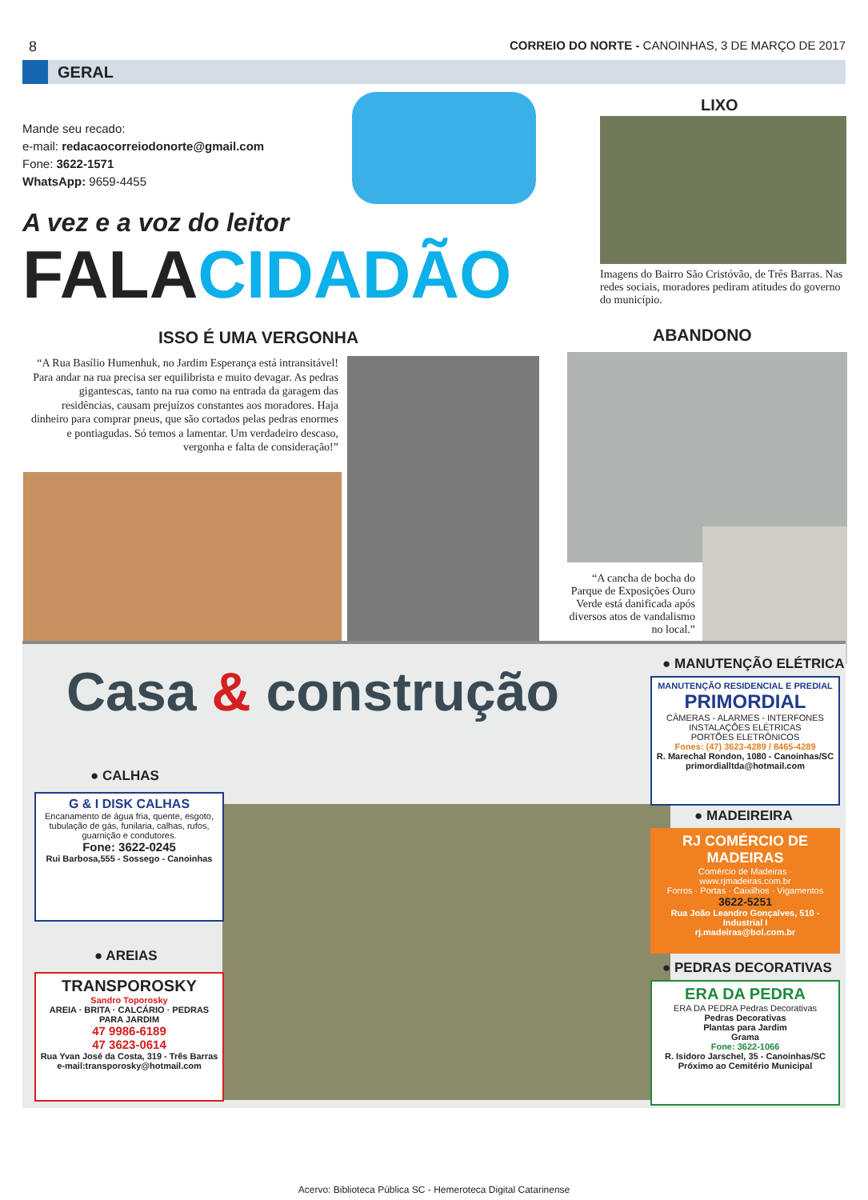8 CORREIO DO NORTE - CANOINHAS, 3 DE MARÇO DE 2017
GERAL
Mande seu recado:
e-mail: redacaocorreiodonorte@gmail.com
Fone: 3622-1571
WhatsApp: 9659-4455
A vez e a voz do leitor
FALACIDADÃO
LIXO
Imagens do Bairro São Cristóvão, de Três Barras. Nas redes sociais, moradores pediram atitudes do governo do município.
ISSO É UMA VERGONHA
“A Rua Basílio Humenhuk, no Jardim Esperança está intransitável! Para andar na rua precisa ser equilibrista e muito devagar. As pedras gigantescas, tanto na rua como na entrada da garagem das residências, causam prejuízos constantes aos moradores. Haja dinheiro para comprar pneus, que são cortados pelas pedras enormes e pontiagudas. Só temos a lamentar. Um verdadeiro descaso, vergonha e falta de consideração!”
ABANDONO
“A cancha de bocha do Parque de Exposições Ouro Verde está danificada após diversos atos de vandalismo no local.”
Casa & construção
● CALHAS
G & I DISK CALHAS
Encanamento de água fria, quente, esgoto, tubulação de gás, funilaria, calhas, rufos, guarnição e condutores.
Fone: 3622-0245
Rui Barbosa,555 - Sossego - Canoinhas
● AREIAS
TRANSPOROSKY
Sandro Toporosky
AREIA · BRITA · CALCÁRIO · PEDRAS PARA JARDIM
47 9986-6189
47 3623-0614
Rua Yvan José da Costa, 319 - Três Barras
e-mail:transporosky@hotmail.com
● MANUTENÇÃO ELÉTRICA
MANUTENÇÃO RESIDENCIAL E PREDIAL
PRIMORDIAL
CÂMERAS - ALARMES - INTERFONES
INSTALAÇÕES ELÉTRICAS
PORTÕES ELETRÔNICOS
Fones: (47) 3623-4289 / 8465-4289
R. Marechal Rondon, 1080 - Canoinhas/SC
primordialltda@hotmail.com
● MADEIREIRA
RJ COMÉRCIO DE MADEIRAS
Comércio de Madeiras · www.rjmadeiras.com.br
Forros · Portas · Caixilhos · Vigamentos
3622-5251
Rua João Leandro Gonçalves, 510 - Industrial I
rj.madeiras@bol.com.br
● PEDRAS DECORATIVAS
ERA DA PEDRA
ERA DA PEDRA Pedras Decorativas
Pedras Decorativas
Plantas para Jardim
Grama
Fone: 3622-1066
R. Isidoro Jarschel, 35 - Canoinhas/SC
Próximo ao Cemitério Municipal
Acervo: Biblioteca Pública SC - Hemeroteca Digital Catarinense